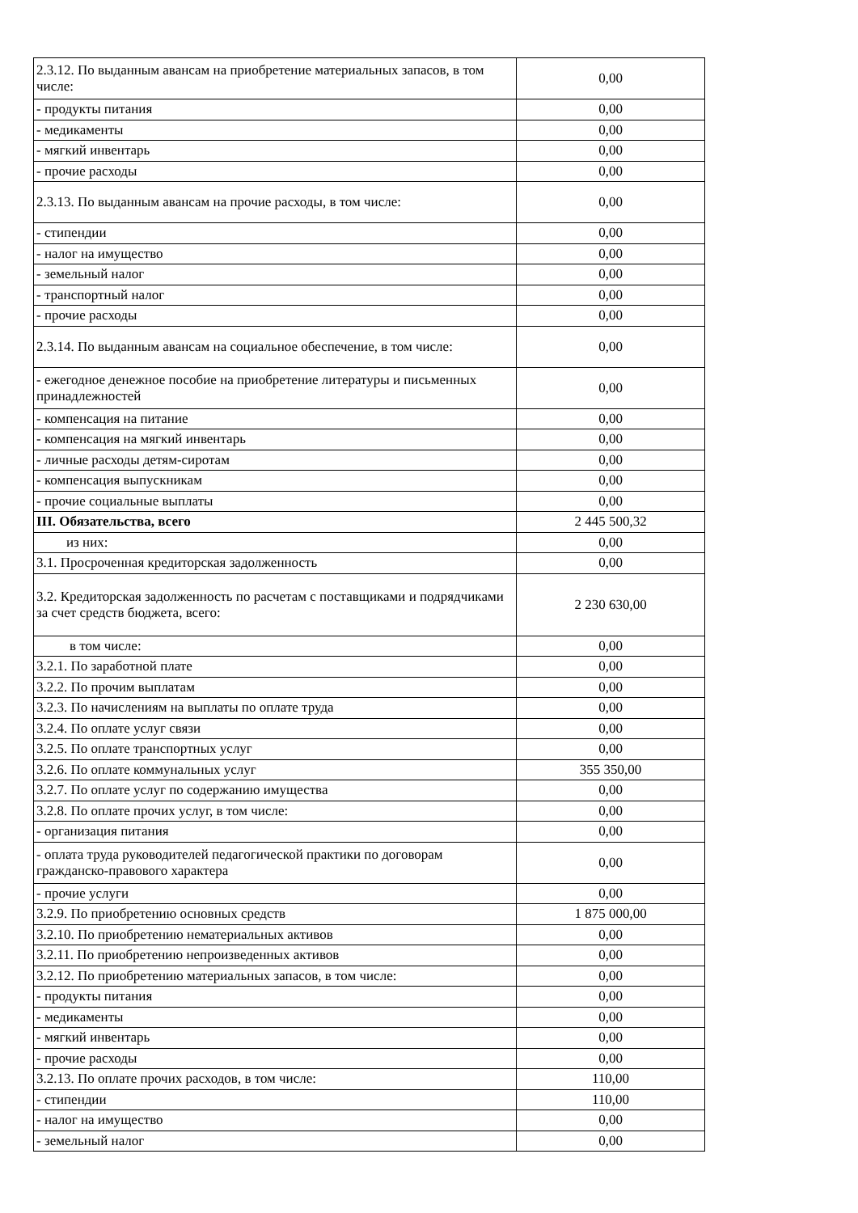| 2.3.12. По выданным авансам на приобретение материальных запасов, в том числе: | 0,00 |
| - продукты питания | 0,00 |
| - медикаменты | 0,00 |
| - мягкий инвентарь | 0,00 |
| - прочие расходы | 0,00 |
| 2.3.13. По выданным авансам на прочие расходы, в том числе: | 0,00 |
| - стипендии | 0,00 |
| - налог на имущество | 0,00 |
| - земельный налог | 0,00 |
| - транспортный налог | 0,00 |
| - прочие расходы | 0,00 |
| 2.3.14. По выданным авансам на социальное обеспечение, в том числе: | 0,00 |
| - ежегодное денежное пособие на приобретение литературы и письменных принадлежностей | 0,00 |
| - компенсация на питание | 0,00 |
| - компенсация на мягкий инвентарь | 0,00 |
| - личные расходы детям-сиротам | 0,00 |
| - компенсация выпускникам | 0,00 |
| - прочие социальные выплаты | 0,00 |
| III. Обязательства, всего | 2 445 500,32 |
| из них: | 0,00 |
| 3.1. Просроченная кредиторская задолженность | 0,00 |
| 3.2. Кредиторская задолженность по расчетам с поставщиками и подрядчиками за счет средств бюджета, всего: | 2 230 630,00 |
| в том числе: | 0,00 |
| 3.2.1. По заработной плате | 0,00 |
| 3.2.2. По прочим выплатам | 0,00 |
| 3.2.3. По начислениям на выплаты по оплате труда | 0,00 |
| 3.2.4. По оплате услуг связи | 0,00 |
| 3.2.5. По оплате транспортных услуг | 0,00 |
| 3.2.6. По оплате коммунальных услуг | 355 350,00 |
| 3.2.7. По оплате услуг по содержанию имущества | 0,00 |
| 3.2.8. По оплате прочих услуг, в том числе: | 0,00 |
| - организация питания | 0,00 |
| - оплата труда руководителей педагогической практики по договорам гражданско-правового характера | 0,00 |
| - прочие услуги | 0,00 |
| 3.2.9. По приобретению основных средств | 1 875 000,00 |
| 3.2.10. По приобретению нематериальных активов | 0,00 |
| 3.2.11. По приобретению непроизведенных активов | 0,00 |
| 3.2.12. По приобретению материальных запасов, в том числе: | 0,00 |
| - продукты питания | 0,00 |
| - медикаменты | 0,00 |
| - мягкий инвентарь | 0,00 |
| - прочие расходы | 0,00 |
| 3.2.13. По оплате прочих расходов, в том числе: | 110,00 |
| - стипендии | 110,00 |
| - налог на имущество | 0,00 |
| - земельный налог | 0,00 |